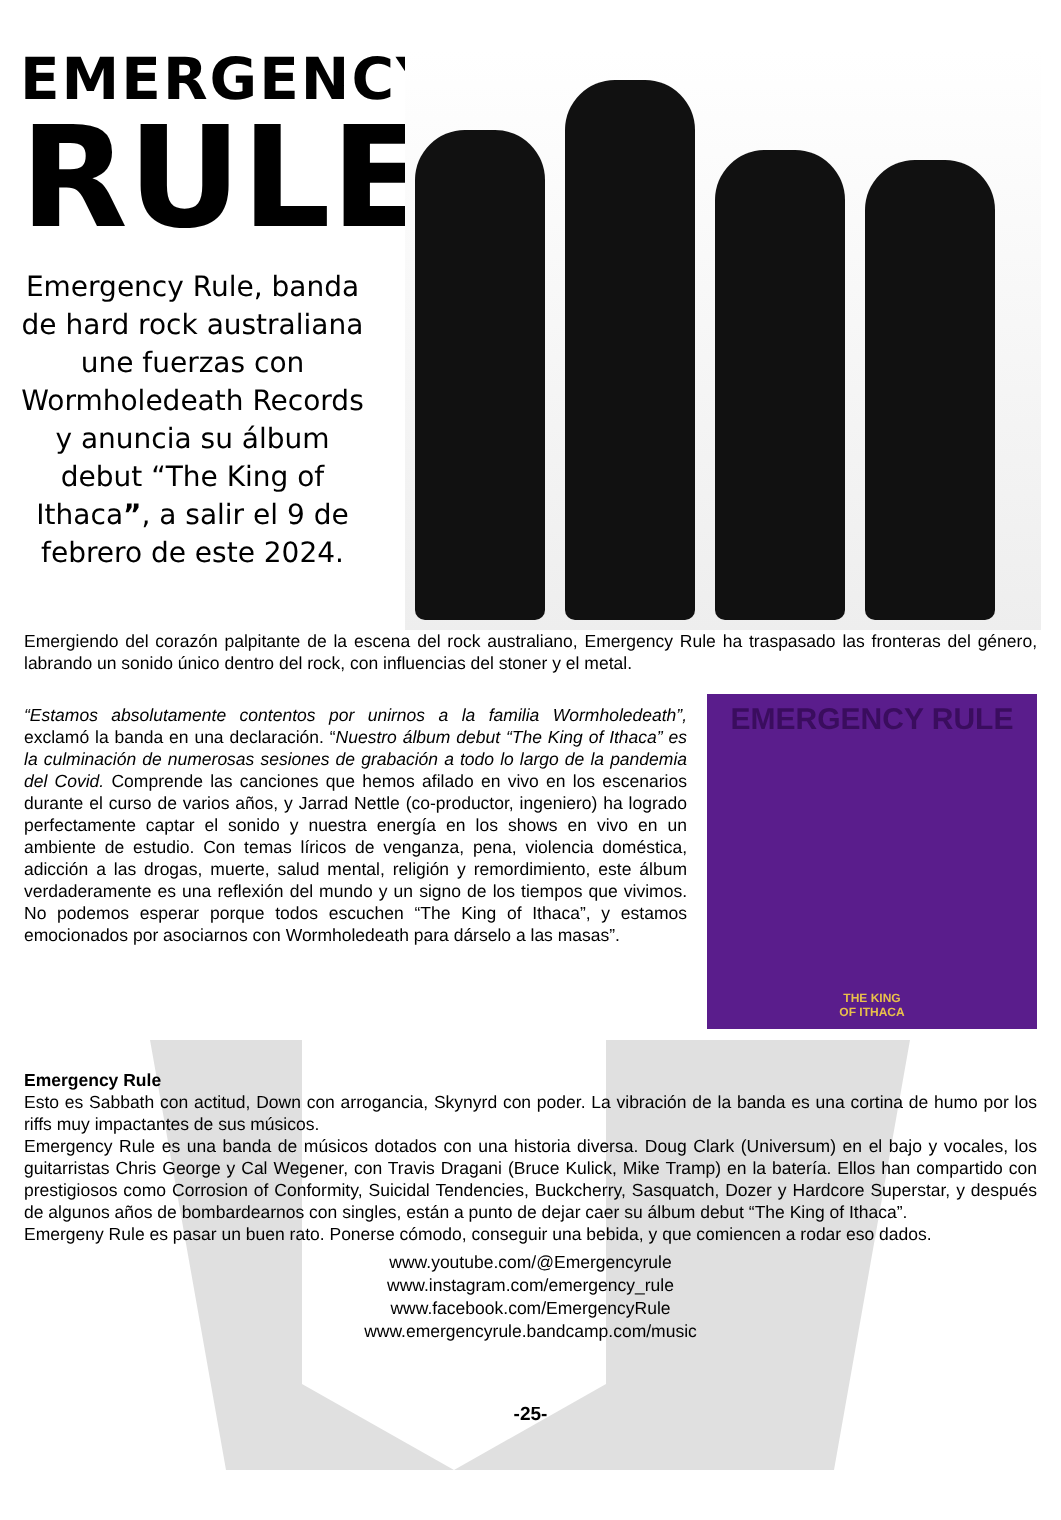EMERGENCY
RULE
Emergency Rule, banda de hard rock australiana une fuerzas con Wormholedeath Records y anuncia su álbum debut “The King of Ithaca”, a salir el 9 de febrero de este 2024.
Emergiendo del corazón palpitante de la escena del rock australiano, Emergency Rule ha traspasado las fronteras del género, labrando un sonido único dentro del rock, con influencias del stoner y el metal.
“Estamos absolutamente contentos por unirnos a la familia Wormholedeath”, exclamó la banda en una declaración. “Nuestro álbum debut “The King of Ithaca” es la culminación de numerosas sesiones de grabación a todo lo largo de la pandemia del Covid. Comprende las canciones que hemos afilado en vivo en los escenarios durante el curso de varios años, y Jarrad Nettle (co-productor, ingeniero) ha logrado perfectamente captar el sonido y nuestra energía en los shows en vivo en un ambiente de estudio. Con temas líricos de venganza, pena, violencia doméstica, adicción a las drogas, muerte, salud mental, religión y remordimiento, este álbum verdaderamente es una reflexión del mundo y un signo de los tiempos que vivimos. No podemos esperar porque todos escuchen “The King of Ithaca”, y estamos emocionados por asociarnos con Wormholedeath para dárselo a las masas”.
EMERGENCY RULE
THE KING
OF ITHACA
Emergency Rule
Esto es Sabbath con actitud, Down con arrogancia, Skynyrd con poder. La vibración de la banda es una cortina de humo por los riffs muy impactantes de sus músicos.
Emergency Rule es una banda de músicos dotados con una historia diversa. Doug Clark (Universum) en el bajo y vocales, los guitarristas Chris George y Cal Wegener, con Travis Dragani (Bruce Kulick, Mike Tramp) en la batería. Ellos han compartido con prestigiosos como Corrosion of Conformity, Suicidal Tendencies, Buckcherry, Sasquatch, Dozer y Hardcore Superstar, y después de algunos años de bombardearnos con singles, están a punto de dejar caer su álbum debut “The King of Ithaca”.
Emergeny Rule es pasar un buen rato. Ponerse cómodo, conseguir una bebida, y que comiencen a rodar eso dados.
www.youtube.com/@Emergencyrule
www.instagram.com/emergency_rule
www.facebook.com/EmergencyRule
www.emergencyrule.bandcamp.com/music
-25-